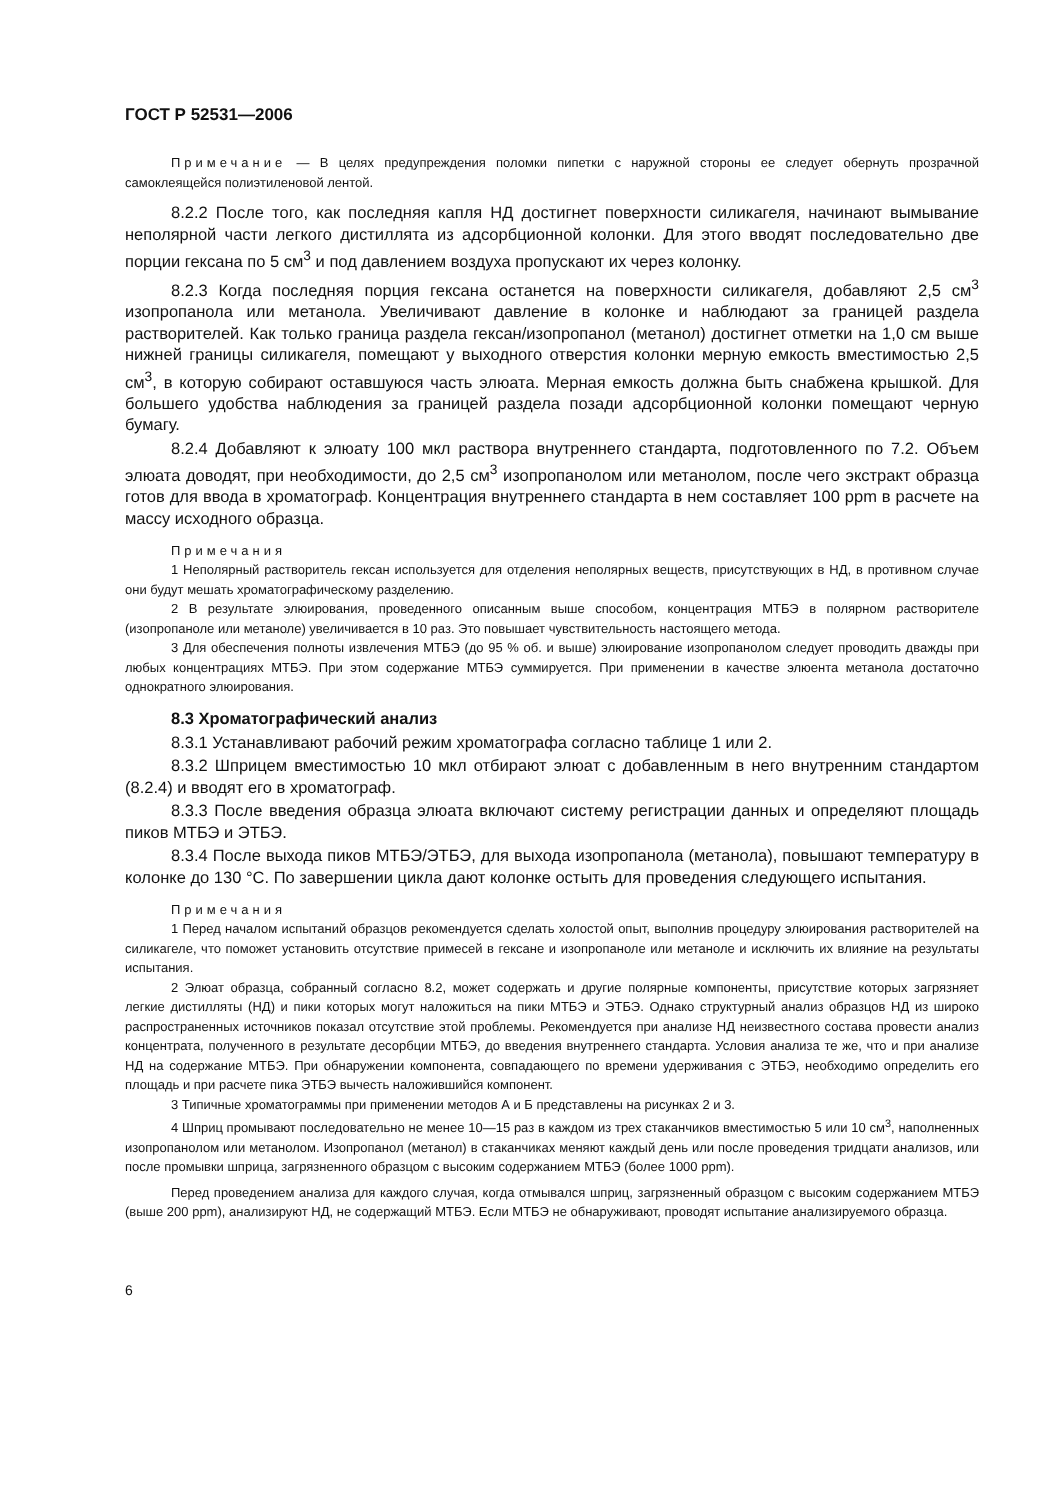ГОСТ Р 52531—2006
Примечание — В целях предупреждения поломки пипетки с наружной стороны ее следует обернуть прозрачной самоклеящейся полиэтиленовой лентой.
8.2.2 После того, как последняя капля НД достигнет поверхности силикагеля, начинают вымывание неполярной части легкого дистиллята из адсорбционной колонки. Для этого вводят последовательно две порции гексана по 5 см<sup>3</sup> и под давлением воздуха пропускают их через колонку.
8.2.3 Когда последняя порция гексана останется на поверхности силикагеля, добавляют 2,5 см<sup>3</sup> изопропанола или метанола. Увеличивают давление в колонке и наблюдают за границей раздела растворителей. Как только граница раздела гексан/изопропанол (метанол) достигнет отметки на 1,0 см выше нижней границы силикагеля, помещают у выходного отверстия колонки мерную емкость вместимостью 2,5 см<sup>3</sup>, в которую собирают оставшуюся часть элюата. Мерная емкость должна быть снабжена крышкой. Для большего удобства наблюдения за границей раздела позади адсорбционной колонки помещают черную бумагу.
8.2.4 Добавляют к элюату 100 мкл раствора внутреннего стандарта, подготовленного по 7.2. Объем элюата доводят, при необходимости, до 2,5 см<sup>3</sup> изопропанолом или метанолом, после чего экстракт образца готов для ввода в хроматограф. Концентрация внутреннего стандарта в нем составляет 100 ppm в расчете на массу исходного образца.
Примечания
1 Неполярный растворитель гексан используется для отделения неполярных веществ, присутствующих в НД, в противном случае они будут мешать хроматографическому разделению.
2 В результате элюирования, проведенного описанным выше способом, концентрация МТБЭ в полярном растворителе (изопропаноле или метаноле) увеличивается в 10 раз. Это повышает чувствительность настоящего метода.
3 Для обеспечения полноты извлечения МТБЭ (до 95 % об. и выше) элюирование изопропанолом следует проводить дважды при любых концентрациях МТБЭ. При этом содержание МТБЭ суммируется. При применении в качестве элюента метанола достаточно однократного элюирования.
8.3 Хроматографический анализ
8.3.1 Устанавливают рабочий режим хроматографа согласно таблице 1 или 2.
8.3.2 Шприцем вместимостью 10 мкл отбирают элюат с добавленным в него внутренним стандартом (8.2.4) и вводят его в хроматограф.
8.3.3 После введения образца элюата включают систему регистрации данных и определяют площадь пиков МТБЭ и ЭТБЭ.
8.3.4 После выхода пиков МТБЭ/ЭТБЭ, для выхода изопропанола (метанола), повышают температуру в колонке до 130 °С. По завершении цикла дают колонке остыть для проведения следующего испытания.
Примечания
1 Перед началом испытаний образцов рекомендуется сделать холостой опыт, выполнив процедуру элюирования растворителей на силикагеле, что поможет установить отсутствие примесей в гексане и изопропаноле или метаноле и исключить их влияние на результаты испытания.
2 Элюат образца, собранный согласно 8.2, может содержать и другие полярные компоненты, присутствие которых загрязняет легкие дистилляты (НД) и пики которых могут наложиться на пики МТБЭ и ЭТБЭ. Однако структурный анализ образцов НД из широко распространенных источников показал отсутствие этой проблемы. Рекомендуется при анализе НД неизвестного состава провести анализ концентрата, полученного в результате десорбции МТБЭ, до введения внутреннего стандарта. Условия анализа те же, что и при анализе НД на содержание МТБЭ. При обнаружении компонента, совпадающего по времени удерживания с ЭТБЭ, необходимо определить его площадь и при расчете пика ЭТБЭ вычесть наложившийся компонент.
3 Типичные хроматограммы при применении методов А и Б представлены на рисунках 2 и 3.
4 Шприц промывают последовательно не менее 10—15 раз в каждом из трех стаканчиков вместимостью 5 или 10 см<sup>3</sup>, наполненных изопропанолом или метанолом. Изопропанол (метанол) в стаканчиках меняют каждый день или после проведения тридцати анализов, или после промывки шприца, загрязненного образцом с высоким содержанием МТБЭ (более 1000 ppm).
Перед проведением анализа для каждого случая, когда отмывался шприц, загрязненный образцом с высоким содержанием МТБЭ (выше 200 ppm), анализируют НД, не содержащий МТБЭ. Если МТБЭ не обнаруживают, проводят испытание анализируемого образца.
6